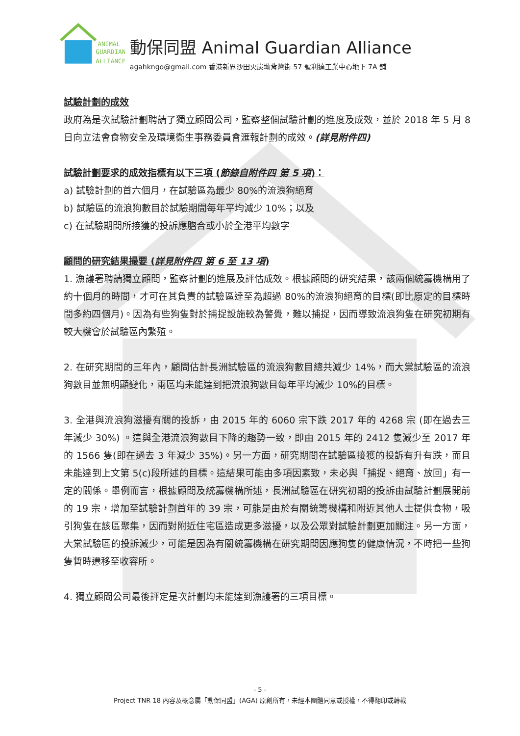ANIMAL
GUARDIAN
ALLIANCE
動保同盟 Animal Guardian Alliance
agahkngo@gmail.com 香港新界沙田火炭坳背灣街 57 號利達工業中心地下 7A 舖
試驗計劃的成效
政府為是次試驗計劃聘請了獨立顧問公司，監察整個試驗計劃的進度及成效，並於 2018 年 5 月 8 日向立法會食物安全及環境衞生事務委員會滙報計劃的成效。(詳見附件四)
試驗計劃要求的成效指標有以下三項 (節錄自附件四 第 5 項)：
a) 試驗計劃的首六個月，在試驗區為最少 80%的流浪狗絕育
b) 試驗區的流浪狗數目於試驗期間每年平均減少 10%；以及
c) 在試驗期間所接獲的投訴應脗合或小於全港平均數字
顧問的研究結果撮要 (詳見附件四 第 6 至 13 項)
1. 漁護署聘請獨立顧問，監察計劃的進展及評估成效。根據顧問的研究結果，該兩個統籌機構用了約十個月的時間，才可在其負責的試驗區達至為超過 80%的流浪狗絕育的目標(即比原定的目標時間多約四個月)。因為有些狗隻對於捕捉設施較為警覺，難以捕捉，因而導致流浪狗隻在研究初期有較大機會於試驗區內繁殖。
2. 在研究期間的三年內，顧問估計長洲試驗區的流浪狗數目總共減少 14%，而大棠試驗區的流浪狗數目並無明顯變化，兩區均未能達到把流浪狗數目每年平均減少 10%的目標。
3. 全港與流浪狗滋擾有關的投訴，由 2015 年的 6060 宗下跌 2017 年的 4268 宗 (即在過去三年減少 30%) 。這與全港流浪狗數目下降的趨勢一致，即由 2015 年的 2412 隻減少至 2017 年的 1566 隻(即在過去 3 年減少 35%)。另一方面，研究期間在試驗區接獲的投訴有升有跌，而且未能達到上文第 5(c)段所述的目標。這結果可能由多項因素致，未必與「捕捉、絕育、放回」有一定的關係。舉例而言，根據顧問及統籌機構所述，長洲試驗區在研究初期的投訴由試驗計劃展開前的 19 宗，增加至試驗計劃首年的 39 宗，可能是由於有關統籌機構和附近其他人士提供食物，吸引狗隻在該區聚集，因而對附近住宅區造成更多滋擾，以及公眾對試驗計劃更加關注。另一方面，大棠試驗區的投訴減少，可能是因為有關統籌機構在研究期間因應狗隻的健康情況，不時把一些狗隻暫時遷移至收容所。
4. 獨立顧問公司最後評定是次計劃均未能達到漁護署的三項目標。
- 5 -
Project TNR 18 內容及概念屬「動保同盟」(AGA) 原創所有，未經本團體同意或授權，不得翻印或轉載